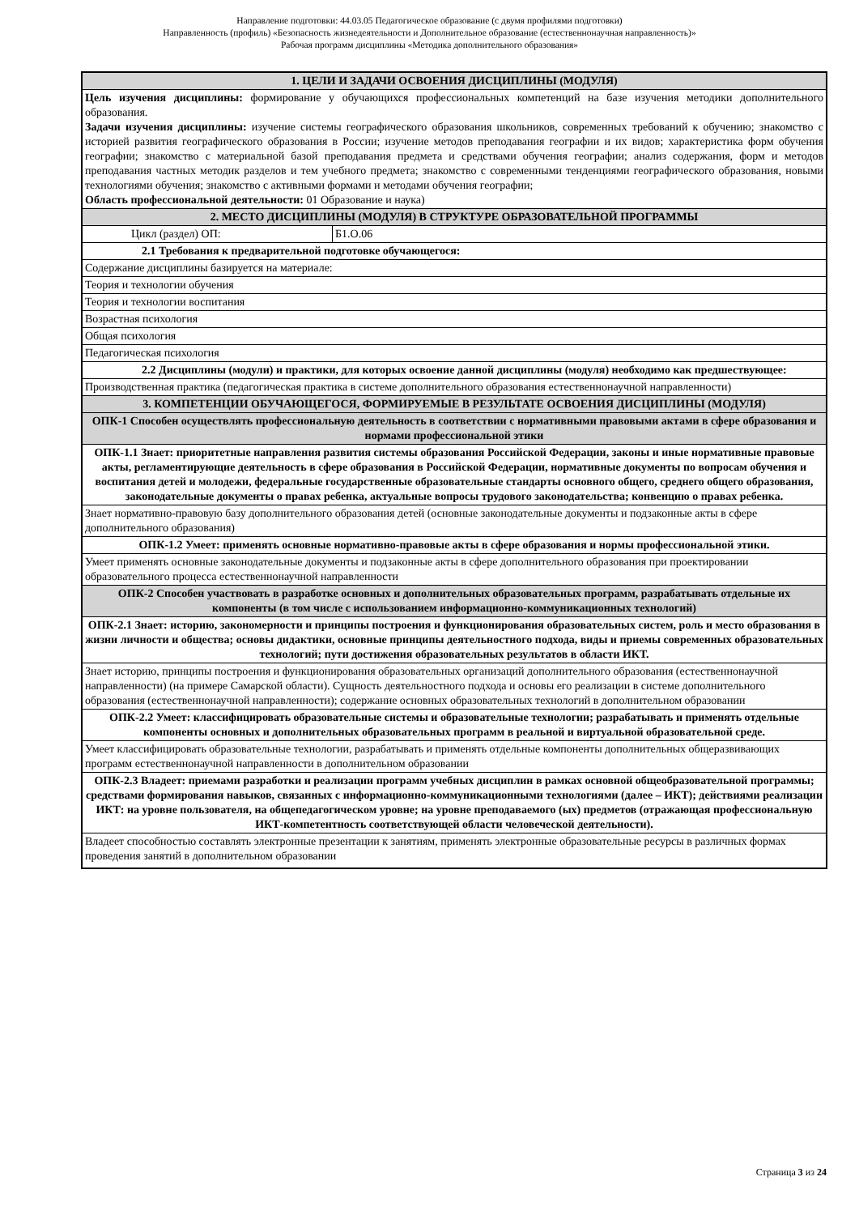Направление подготовки: 44.03.05 Педагогическое образование (с двумя профилями подготовки)
Направленность (профиль) «Безопасность жизнедеятельности и Дополнительное образование (естественнонаучная направленность)»
Рабочая программ дисциплины «Методика дополнительного образования»
| 1. ЦЕЛИ И ЗАДАЧИ ОСВОЕНИЯ ДИСЦИПЛИНЫ (МОДУЛЯ) | |
| Цель изучения дисциплины: формирование у обучающихся профессиональных компетенций на базе изучения методики дополнительного образования. Задачи изучения дисциплины: изучение системы географического образования школьников, современных требований к обучению; знакомство с историей развития географического образования в России; изучение методов преподавания географии и их видов; характеристика форм обучения географии; знакомство с материальной базой преподавания предмета и средствами обучения географии; анализ содержания, форм и методов преподавания частных методик разделов и тем учебного предмета; знакомство с современными тенденциями географического образования, новыми технологиями обучения; знакомство с активными формами и методами обучения географии; Область профессиональной деятельности: 01 Образование и наука) | |
| 2. МЕСТО ДИСЦИПЛИНЫ (МОДУЛЯ) В СТРУКТУРЕ ОБРАЗОВАТЕЛЬНОЙ ПРОГРАММЫ | |
| Цикл (раздел) ОП: | Б1.О.06 |
| 2.1 Требования к предварительной подготовке обучающегося: | |
| Содержание дисциплины базируется на материале: | |
| Теория и технологии обучения | |
| Теория и технологии воспитания | |
| Возрастная психология | |
| Общая психология | |
| Педагогическая психология | |
| 2.2 Дисциплины (модули) и практики, для которых освоение данной дисциплины (модуля) необходимо как предшествующее: | |
| Производственная практика (педагогическая практика в системе дополнительного образования естественнонаучной направленности) | |
| 3. КОМПЕТЕНЦИИ ОБУЧАЮЩЕГОСЯ, ФОРМИРУЕМЫЕ В РЕЗУЛЬТАТЕ ОСВОЕНИЯ ДИСЦИПЛИНЫ (МОДУЛЯ) | |
| ОПК-1 Способен осуществлять профессиональную деятельность в соответствии с нормативными правовыми актами в сфере образования и нормами профессиональной этики | |
| ОПК-1.1 Знает: приоритетные направления развития системы образования Российской Федерации, законы и иные нормативные правовые акты, регламентирующие деятельность в сфере образования в Российской Федерации, нормативные документы по вопросам обучения и воспитания детей и молодежи, федеральные государственные образовательные стандарты основного общего, среднего общего образования, законодательные документы о правах ребенка, актуальные вопросы трудового законодательства; конвенцию о правах ребенка. | |
| Знает нормативно-правовую базу дополнительного образования детей (основные законодательные документы и подзаконные акты в сфере дополнительного образования) | |
| ОПК-1.2 Умеет: применять основные нормативно-правовые акты в сфере образования и нормы профессиональной этики. | |
| Умеет применять основные законодательные документы и подзаконные акты в сфере дополнительного образования при проектировании образовательного процесса естественнонаучной направленности | |
| ОПК-2 Способен участвовать в разработке основных и дополнительных образовательных программ, разрабатывать отдельные их компоненты (в том числе с использованием информационно-коммуникационных технологий) | |
| ОПК-2.1 Знает: историю, закономерности и принципы построения и функционирования образовательных систем, роль и место образования в жизни личности и общества; основы дидактики, основные принципы деятельностного подхода, виды и приемы современных образовательных технологий; пути достижения образовательных результатов в области ИКТ. | |
| Знает историю, принципы построения и функционирования образовательных организаций дополнительного образования (естественнонаучной направленности) (на примере Самарской области). Сущность деятельностного подхода и основы его реализации в системе дополнительного образования (естественнонаучной направленности); содержание основных образовательных технологий в дополнительном образовании | |
| ОПК-2.2 Умеет: классифицировать образовательные системы и образовательные технологии; разрабатывать и применять отдельные компоненты основных и дополнительных образовательных программ в реальной и виртуальной образовательной среде. | |
| Умеет классифицировать образовательные технологии, разрабатывать и применять отдельные компоненты дополнительных общеразвивающих программ естественнонаучной направленности в дополнительном образовании | |
| ОПК-2.3 Владеет: приемами разработки и реализации программ учебных дисциплин в рамках основной общеобразовательной программы; средствами формирования навыков, связанных с информационно-коммуникационными технологиями (далее – ИКТ); действиями реализации ИКТ: на уровне пользователя, на общепедагогическом уровне; на уровне преподаваемого (ых) предметов (отражающая профессиональную ИКТ-компетентность соответствующей области человеческой деятельности). | |
| Владеет способностью составлять электронные презентации к занятиям, применять электронные образовательные ресурсы в различных формах проведения занятий в дополнительном образовании | |
Страница 3 из 24